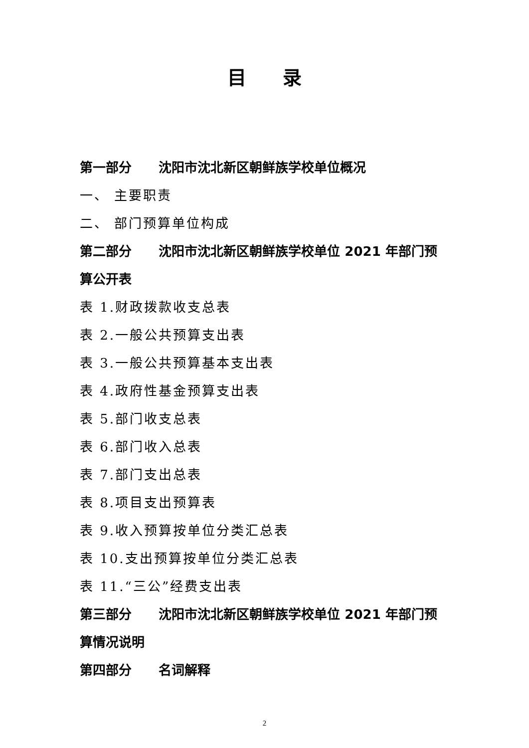目 录
第一部分 沈阳市沈北新区朝鲜族学校单位概况
一、 主要职责
二、 部门预算单位构成
第二部分 沈阳市沈北新区朝鲜族学校单位 2021 年部门预算公开表
表 1.财政拨款收支总表
表 2.一般公共预算支出表
表 3.一般公共预算基本支出表
表 4.政府性基金预算支出表
表 5.部门收支总表
表 6.部门收入总表
表 7.部门支出总表
表 8.项目支出预算表
表 9.收入预算按单位分类汇总表
表 10.支出预算按单位分类汇总表
表 11.“三公”经费支出表
第三部分 沈阳市沈北新区朝鲜族学校单位 2021 年部门预算情况说明
第四部分 名词解释
2